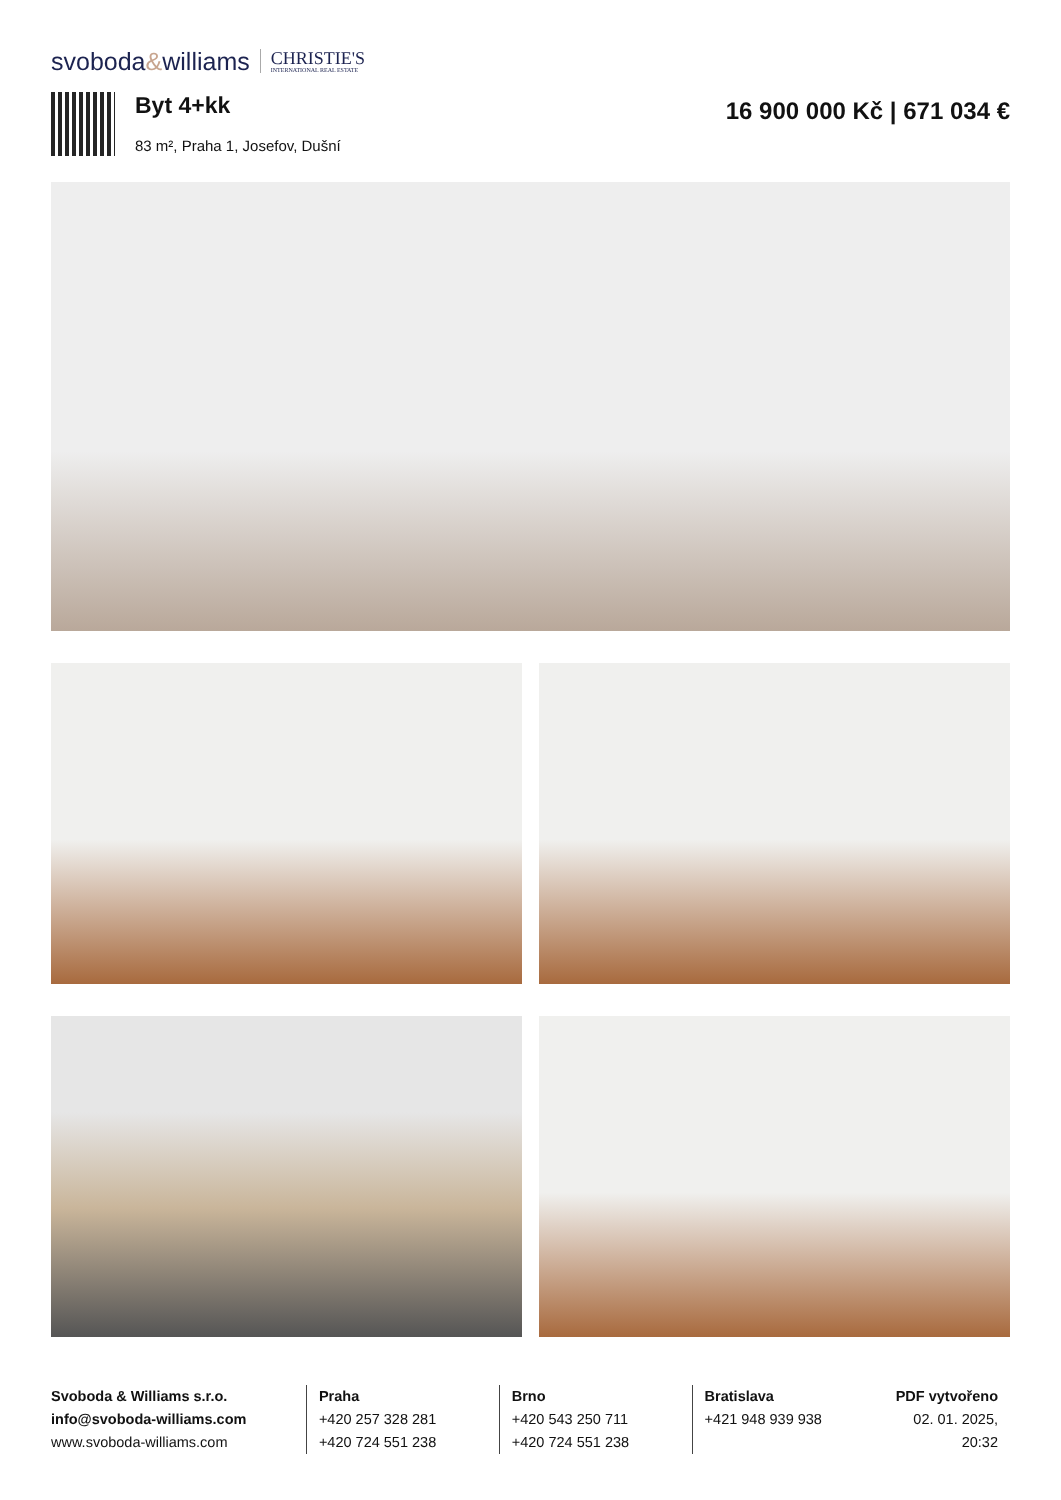svoboda&williams
CHRISTIE'S
INTERNATIONAL REAL ESTATE
Byt 4+kk
83 m², Praha 1, Josefov, Dušní
16 900 000 Kč | 671 034 €
Svoboda & Williams s.r.o.
info@svoboda-williams.com
www.svoboda-williams.com
Praha
+420 257 328 281
+420 724 551 238
Brno
+420 543 250 711
+420 724 551 238
Bratislava
+421 948 939 938
PDF vytvořeno
02. 01. 2025, 20:32